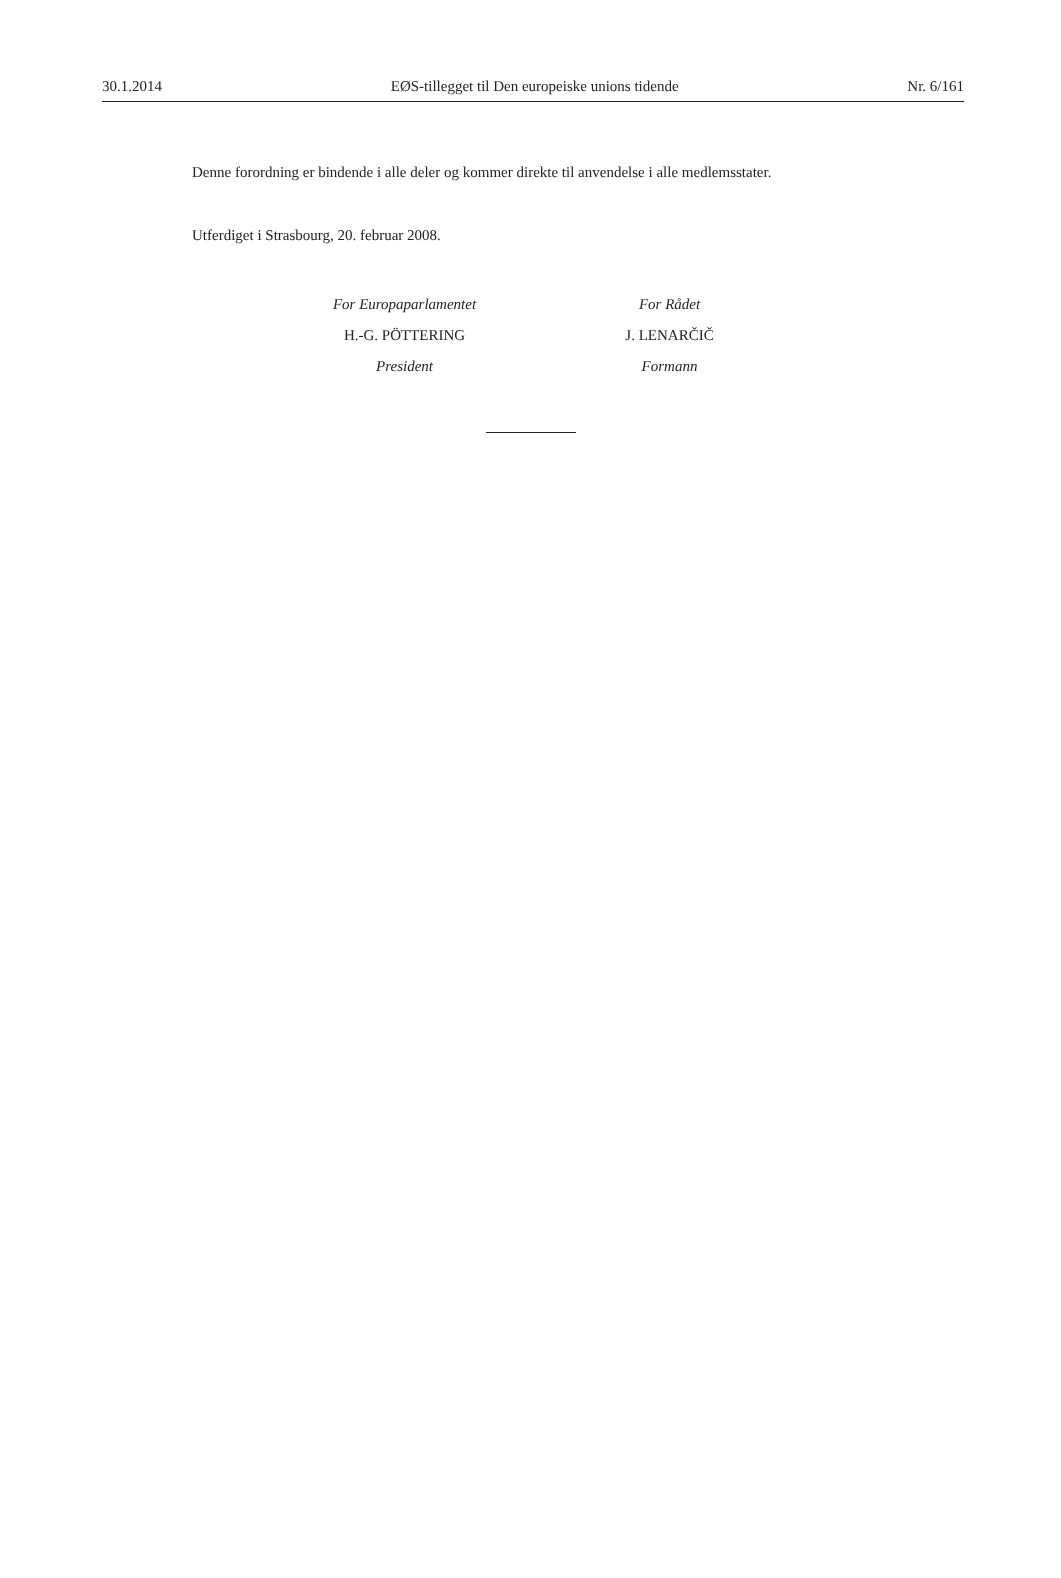30.1.2014 EØS-tillegget til Den europeiske unions tidende Nr. 6/161
Denne forordning er bindende i alle deler og kommer direkte til anvendelse i alle medlemsstater.
Utferdiget i Strasbourg, 20. februar 2008.
For Europaparlamentet
H.-G. PÖTTERING
President
For Rådet
J. LENARČIČ
Formann